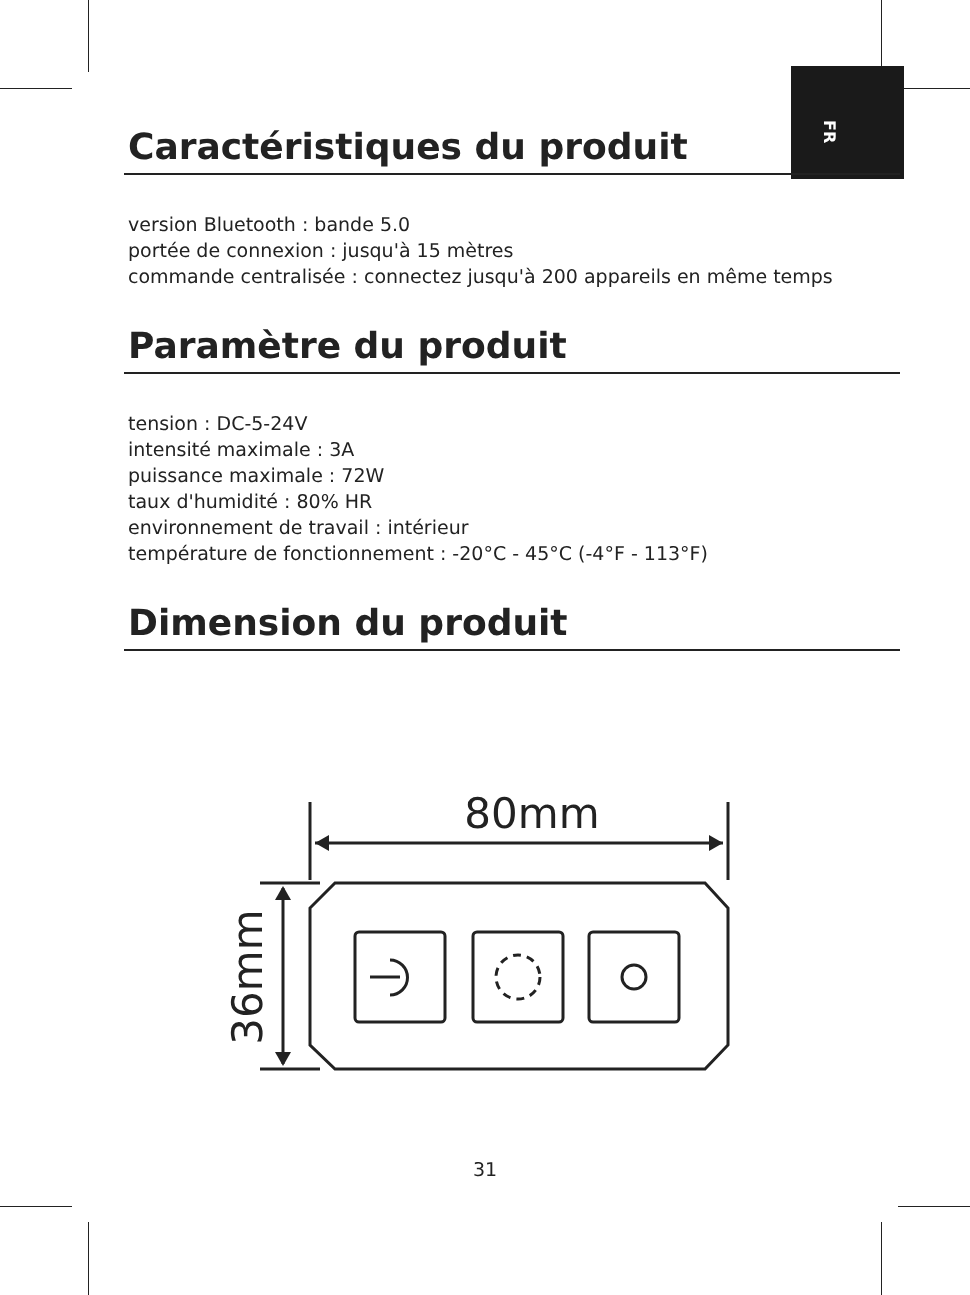FR
Caractéristiques du produit
version Bluetooth : bande 5.0
portée de connexion : jusqu'à 15 mètres
commande centralisée : connectez jusqu'à 200 appareils en même temps
Paramètre du produit
tension : DC-5-24V
intensité maximale : 3A
puissance maximale : 72W
taux d'humidité : 80% HR
environnement de travail : intérieur
température de fonctionnement : -20°C - 45°C (-4°F - 113°F)
Dimension du produit
80mm
36mm
31